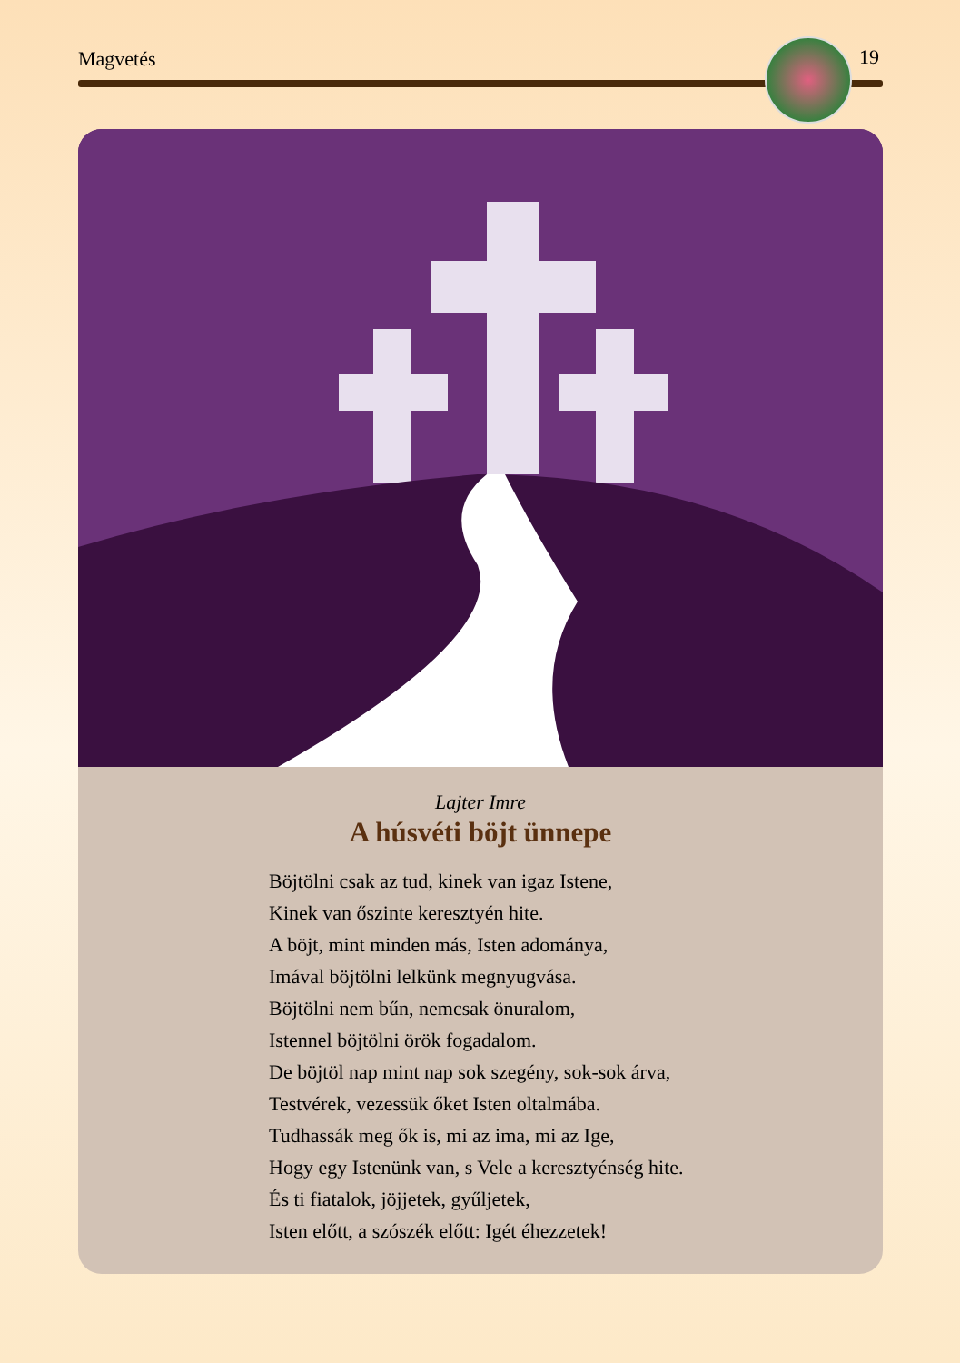Magvetés 19
Lajter Imre
A húsvéti böjt ünnepe
Böjtölni csak az tud, kinek van igaz Istene,
Kinek van őszinte keresztyén hite.
A böjt, mint minden más, Isten adománya,
Imával böjtölni lelkünk megnyugvása.
Böjtölni nem bűn, nemcsak önuralom,
Istennel böjtölni örök fogadalom.
De böjtöl nap mint nap sok szegény, sok-sok árva,
Testvérek, vezessük őket Isten oltalmába.
Tudhassák meg ők is, mi az ima, mi az Ige,
Hogy egy Istenünk van, s Vele a keresztyénség hite.
És ti fiatalok, jöjjetek, gyűljetek,
Isten előtt, a szószék előtt: Igét éhezzetek!